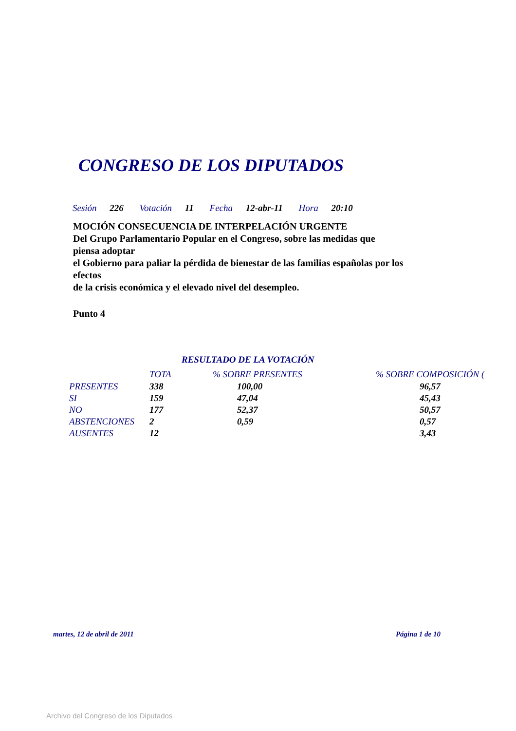CONGRESO DE LOS DIPUTADOS
Sesión 226 Votación 11 Fecha 12-abr-11 Hora 20:10
MOCIÓN CONSECUENCIA DE INTERPELACIÓN URGENTE
Del Grupo Parlamentario Popular en el Congreso, sobre las medidas que piensa adoptar
el Gobierno para paliar la pérdida de bienestar de las familias españolas por los efectos
de la crisis económica y el elevado nivel del desempleo.
Punto 4
RESULTADO DE LA VOTACIÓN
| | TOTA | % SOBRE PRESENTES | % SOBRE COMPOSICIÓN ( |
| --- | --- | --- | --- |
| PRESENTES | 338 | 100,00 | 96,57 |
| SI | 159 | 47,04 | 45,43 |
| NO | 177 | 52,37 | 50,57 |
| ABSTENCIONES | 2 | 0,59 | 0,57 |
| AUSENTES | 12 | | 3,43 |
martes, 12 de abril de 2011 Página 1 de 10
Archivo del Congreso de los Diputados